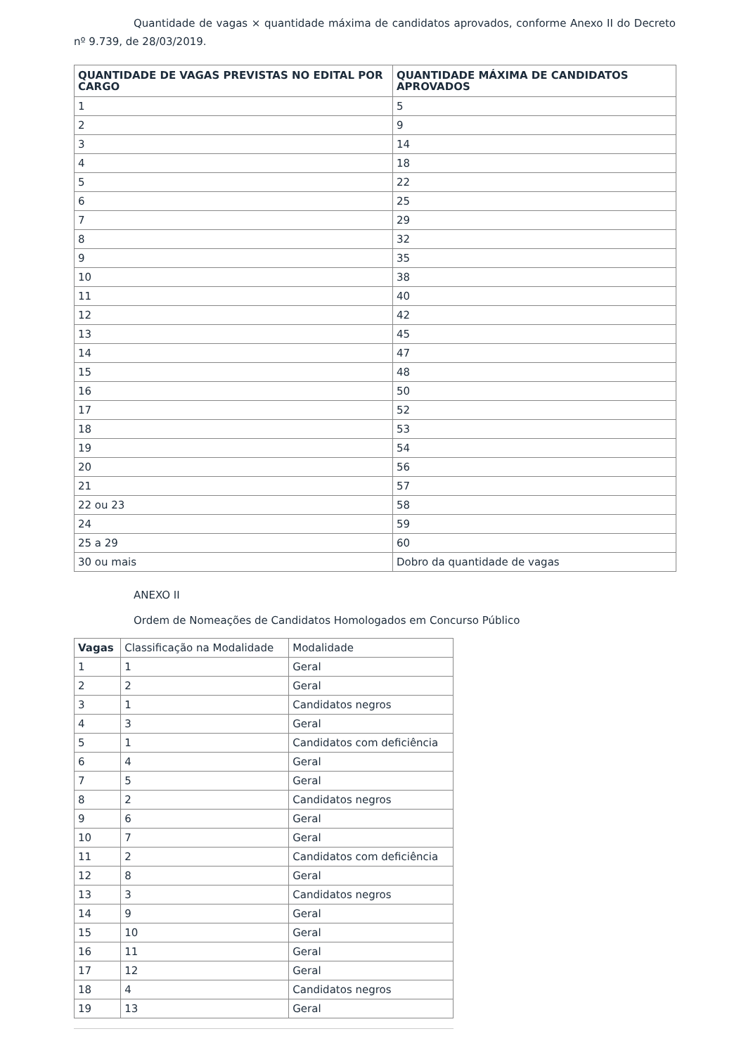Quantidade de vagas × quantidade máxima de candidatos aprovados, conforme Anexo II do Decreto nº 9.739, de 28/03/2019.
| QUANTIDADE DE VAGAS PREVISTAS NO EDITAL POR CARGO | QUANTIDADE MÁXIMA DE CANDIDATOS APROVADOS |
| --- | --- |
| 1 | 5 |
| 2 | 9 |
| 3 | 14 |
| 4 | 18 |
| 5 | 22 |
| 6 | 25 |
| 7 | 29 |
| 8 | 32 |
| 9 | 35 |
| 10 | 38 |
| 11 | 40 |
| 12 | 42 |
| 13 | 45 |
| 14 | 47 |
| 15 | 48 |
| 16 | 50 |
| 17 | 52 |
| 18 | 53 |
| 19 | 54 |
| 20 | 56 |
| 21 | 57 |
| 22 ou 23 | 58 |
| 24 | 59 |
| 25 a 29 | 60 |
| 30 ou mais | Dobro da quantidade de vagas |
ANEXO II
Ordem de Nomeações de Candidatos Homologados em Concurso Público
| Vagas | Classificação na Modalidade | Modalidade |
| --- | --- | --- |
| 1 | 1 | Geral |
| 2 | 2 | Geral |
| 3 | 1 | Candidatos negros |
| 4 | 3 | Geral |
| 5 | 1 | Candidatos com deficiência |
| 6 | 4 | Geral |
| 7 | 5 | Geral |
| 8 | 2 | Candidatos negros |
| 9 | 6 | Geral |
| 10 | 7 | Geral |
| 11 | 2 | Candidatos com deficiência |
| 12 | 8 | Geral |
| 13 | 3 | Candidatos negros |
| 14 | 9 | Geral |
| 15 | 10 | Geral |
| 16 | 11 | Geral |
| 17 | 12 | Geral |
| 18 | 4 | Candidatos negros |
| 19 | 13 | Geral |